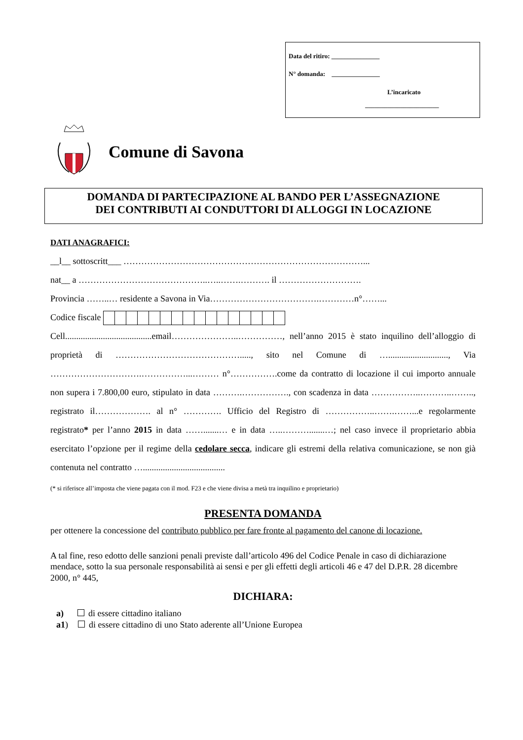Data del ritiro: _______________
N° domanda: _______________
L’incaricato
_______________________
Comune di Savona
DOMANDA DI PARTECIPAZIONE AL BANDO PER L’ASSEGNAZIONE
DEI CONTRIBUTI AI CONDUTTORI DI ALLOGGI IN LOCAZIONE
DATI ANAGRAFICI:
__l__ sottoscritt___ ………………………………………………………………………...
nat__ a ……………………………………..…..…….………. il ……………………….
Provincia ……..… residente a Savona in Via……………………………….…………n°……...
Codice fiscale
Cell.......................................email…………………..……………, nell’anno 2015 è stato inquilino dell’alloggio di proprietà di ……………………………………....., sito nel Comune di …..........................., Via ………………………….……………...……… n°…………….come da contratto di locazione il cui importo annuale non supera i 7.800,00 euro, stipulato in data ……….……………., con scadenza in data ……………..………..…….., registrato il………………. al n° …………. Ufficio del Registro di ……………..…….……...e regolarmente registrato* per l’anno 2015 in data …….......… e in data …..……….......…; nel caso invece il proprietario abbia esercitato l’opzione per il regime della cedolare secca, indicare gli estremi della relativa comunicazione, se non già contenuta nel contratto ….....................................
(* si riferisce all’imposta che viene pagata con il mod. F23 e che viene divisa a metà tra inquilino e proprietario)
PRESENTA DOMANDA
per ottenere la concessione del contributo pubblico per fare fronte al pagamento del canone di locazione.
A tal fine, reso edotto delle sanzioni penali previste dall’articolo 496 del Codice Penale in caso di dichiarazione mendace, sotto la sua personale responsabilità ai sensi e per gli effetti degli articoli 46 e 47 del D.P.R. 28 dicembre 2000, n° 445,
DICHIARA:
a) di essere cittadino italiano
a1) di essere cittadino di uno Stato aderente all’Unione Europea